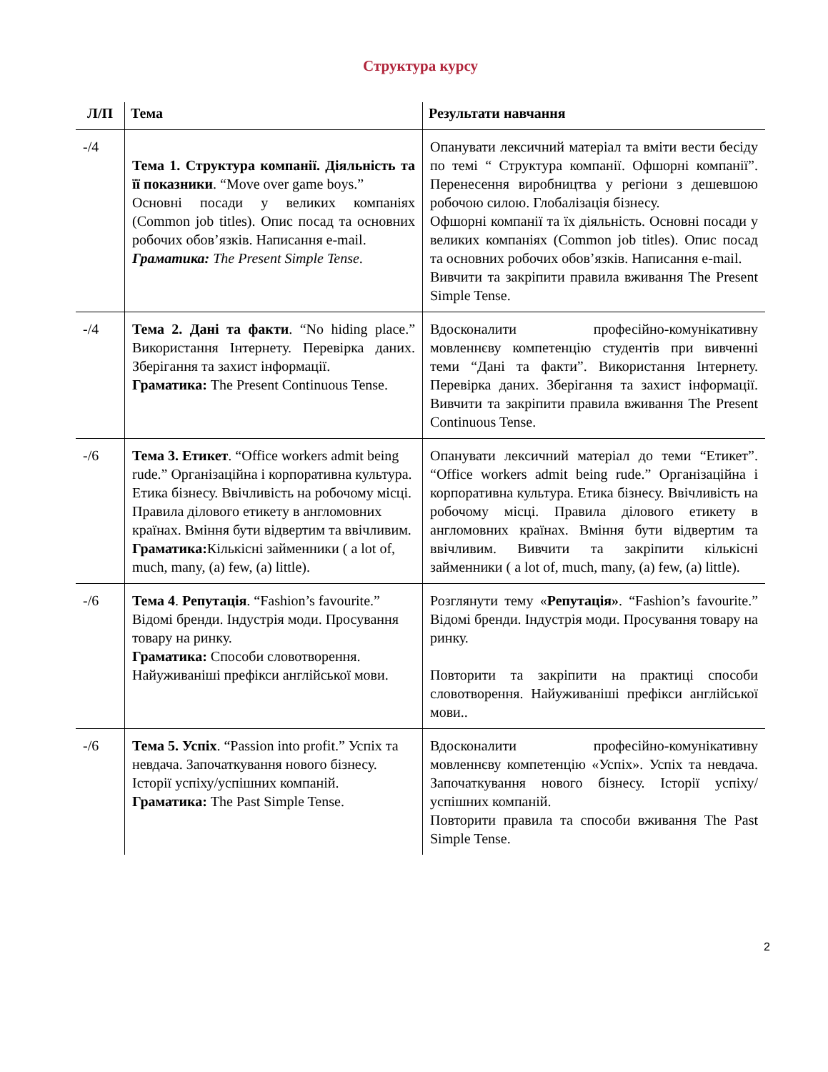Структура курсу
| Л/П | Тема | Результати навчання |
| --- | --- | --- |
| -/4 | Тема 1. Структура компанії. Діяльність та її показники . “Move over game boys.” Основні посади у великих компаніях (Common job titles). Опис посад та основних робочих обов’язків. Написання e-mail. Граматика: The Present Simple Tense . | Опанувати лексичний матеріал та вміти вести бесіду по темі “ Структура компанії. Офшорні компанії”. Перенесення виробництва у регіони з дешевшою робочою силою. Глобалізація бізнесу. Офшорні компанії та їх діяльність. Основні посади у великих компаніях (Common job titles). Опис посад та основних робочих обов’язків. Написання e-mail. Вивчити та закріпити правила вживання The Present Simple Tense. |
| -/4 | Тема 2. Дані та факти . “No hiding place.” Використання Інтернету. Перевірка даних. Зберігання та захист інформації. Граматика: The Present Continuous Tense. | Вдосконалити професійно-комунікативну мовленнєву компетенцію студентів при вивченні теми “Дані та факти”. Використання Інтернету. Перевірка даних. Зберігання та захист інформації. Вивчити та закріпити правила вживання The Present Continuous Tense. |
| -/6 | Тема 3. Етикет . “Office workers admit being rude.” Організаційна і корпоративна культура. Етика бізнесу. Ввічливість на робочому місці. Правила ділового етикету в англомовних країнах. Вміння бути відвертим та ввічливим. Граматика: Кількісні займенники ( a lot of, much, many, (a) few, (a) little). | Опанувати лексичний матеріал до теми “Етикет”. “Office workers admit being rude.” Організаційна і корпоративна культура. Етика бізнесу. Ввічливість на робочому місці. Правила ділового етикету в англомовних країнах. Вміння бути відвертим та ввічливим. Вивчити та закріпити кількісні займенники ( a lot of, much, many, (a) few, (a) little). |
| -/6 | Тема 4 . Репутація . “Fashion’s favourite.” Відомі бренди. Індустрія моди. Просування товару на ринку. Граматика: Способи словотворення. Найуживаніші префікси англійської мови. | Розглянути тему « Репутація» . “Fashion’s favourite.” Відомі бренди. Індустрія моди. Просування товару на ринку. Повторити та закріпити на практиці способи словотворення. Найуживаніші префікси англійської мови.. |
| -/6 | Тема 5. Успіх . “Passion into profit.” Успіх та невдача. Започаткування нового бізнесу. Історії успіху/успішних компаній. Граматика: The Past Simple Tense. | Вдосконалити професійно-комунікативну мовленнєву компетенцію «Успіх». Успіх та невдача. Започаткування нового бізнесу. Історії успіху/успішних компаній. Повторити правила та способи вживання The Past Simple Tense. |
2